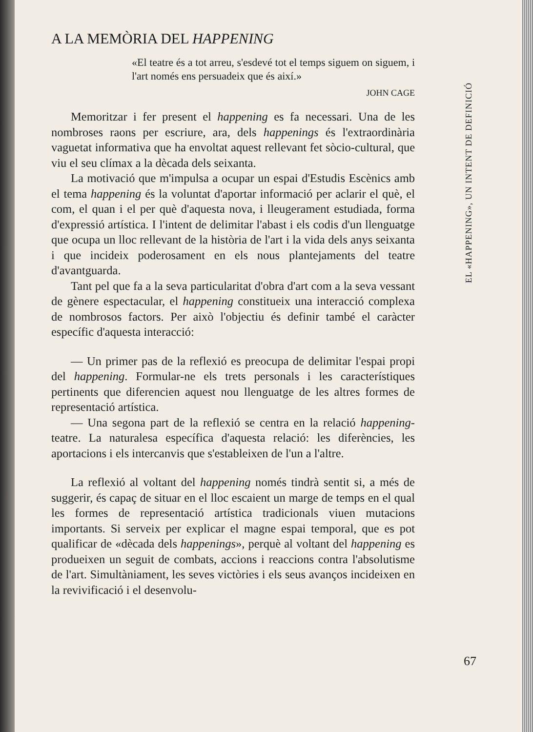EL «HAPPENING», UN INTENT DE DEFINICIÓ
A LA MEMÒRIA DEL HAPPENING
«El teatre és a tot arreu, s'esdevé tot el temps siguem on siguem, i l'art només ens persuadeix que és així.»
JOHN CAGE
Memoritzar i fer present el happening es fa necessari. Una de les nombroses raons per escriure, ara, dels happenings és l'extraordinària vaguetat informativa que ha envoltat aquest rellevant fet sòcio-cultural, que viu el seu clímax a la dècada dels seixanta.
La motivació que m'impulsa a ocupar un espai d'Estudis Escènics amb el tema happening és la voluntat d'aportar informació per aclarir el què, el com, el quan i el per què d'aquesta nova, i lleugerament estudiada, forma d'expressió artística. I l'intent de delimitar l'abast i els codis d'un llenguatge que ocupa un lloc rellevant de la història de l'art i la vida dels anys seixanta i que incideix poderosament en els nous plantejaments del teatre d'avantguarda.
Tant pel que fa a la seva particularitat d'obra d'art com a la seva vessant de gènere espectacular, el happening constitueix una interacció complexa de nombrosos factors. Per això l'objectiu és definir també el caràcter específic d'aquesta interacció:
— Un primer pas de la reflexió es preocupa de delimitar l'espai propi del happening. Formular-ne els trets personals i les característiques pertinents que diferencien aquest nou llenguatge de les altres formes de representació artística.
— Una segona part de la reflexió se centra en la relació happening-teatre. La naturalesa específica d'aquesta relació: les diferències, les aportacions i els intercanvis que s'estableixen de l'un a l'altre.
La reflexió al voltant del happening només tindrà sentit si, a més de suggerir, és capaç de situar en el lloc escaient un marge de temps en el qual les formes de representació artística tradicionals viuen mutacions importants. Si serveix per explicar el magne espai temporal, que es pot qualificar de «dècada dels happenings», perquè al voltant del happening es produeixen un seguit de combats, accions i reaccions contra l'absolutisme de l'art. Simultàniament, les seves victòries i els seus avanços incideixen en la revivificació i el desenvolu-
67